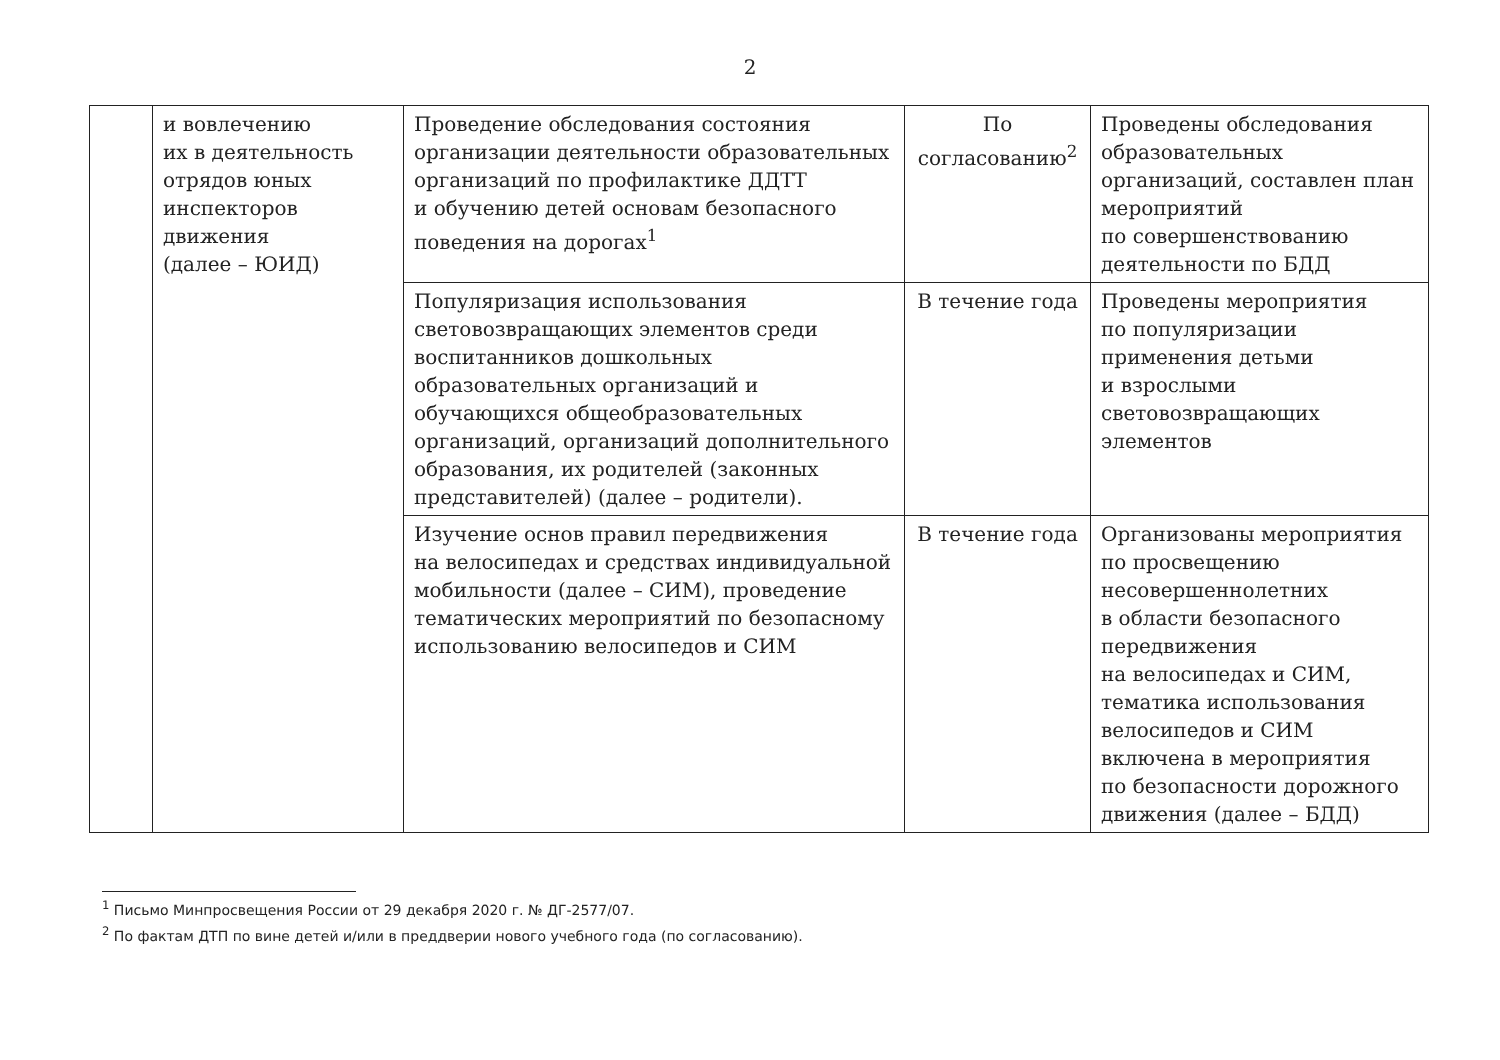2
| | и вовлечению их в деятельность отрядов юных инспекторов движения (далее – ЮИД) | Проведение обследования состояния организации деятельности образовательных организаций по профилактике ДДТТ и обучению детей основам безопасного поведения на дорогах<sup>1</sup> | По согласованию<sup>2</sup> | Проведены обследования образовательных организаций, составлен план мероприятий по совершенствованию деятельности по БДД |
| | | Популяризация использования световозвращающих элементов среди воспитанников дошкольных образовательных организаций и обучающихся общеобразовательных организаций, организаций дополнительного образования, их родителей (законных представителей) (далее – родители). | В течение года | Проведены мероприятия по популяризации применения детьми и взрослыми световозвращающих элементов |
| | | Изучение основ правил передвижения на велосипедах и средствах индивидуальной мобильности (далее – СИМ), проведение тематических мероприятий по безопасному использованию велосипедов и СИМ | В течение года | Организованы мероприятия по просвещению несовершеннолетних в области безопасного передвижения на велосипедах и СИМ, тематика использования велосипедов и СИМ включена в мероприятия по безопасности дорожного движения (далее – БДД) |
<sup>1</sup> Письмо Минпросвещения России от 29 декабря 2020 г. № ДГ-2577/07.
<sup>2</sup> По фактам ДТП по вине детей и/или в преддверии нового учебного года (по согласованию).